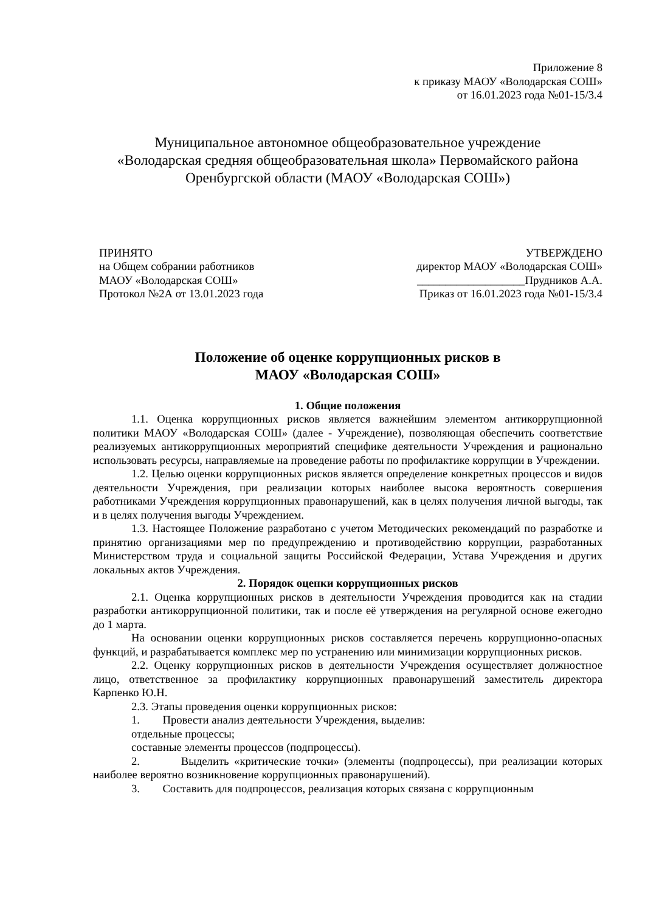Приложение 8
к приказу МАОУ «Володарская СОШ»
от 16.01.2023 года №01-15/3.4
Муниципальное автономное общеобразовательное учреждение
«Володарская средняя общеобразовательная школа» Первомайского района
Оренбургской области (МАОУ «Володарская СОШ»)
ПРИНЯТО
на Общем собрании работников
МАОУ «Володарская СОШ»
Протокол №2А от 13.01.2023 года
УТВЕРЖДЕНО
директор МАОУ «Володарская СОШ»
___________________Прудников А.А.
Приказ от 16.01.2023 года №01-15/3.4
Положение об оценке коррупционных рисков в
МАОУ «Володарская СОШ»
1. Общие положения
1.1. Оценка коррупционных рисков является важнейшим элементом антикоррупционной политики МАОУ «Володарская СОШ» (далее - Учреждение), позволяющая обеспечить соответствие реализуемых антикоррупционных мероприятий специфике деятельности Учреждения и рационально использовать ресурсы, направляемые на проведение работы по профилактике коррупции в Учреждении.
1.2. Целью оценки коррупционных рисков является определение конкретных процессов и видов деятельности Учреждения, при реализации которых наиболее высока вероятность совершения работниками Учреждения коррупционных правонарушений, как в целях получения личной выгоды, так и в целях получения выгоды Учреждением.
1.3. Настоящее Положение разработано с учетом Методических рекомендаций по разработке и принятию организациями мер по предупреждению и противодействию коррупции, разработанных Министерством труда и социальной защиты Российской Федерации, Устава Учреждения и других локальных актов Учреждения.
2. Порядок оценки коррупционных рисков
2.1. Оценка коррупционных рисков в деятельности Учреждения проводится как на стадии разработки антикоррупционной политики, так и после её утверждения на регулярной основе ежегодно до 1 марта.
На основании оценки коррупционных рисков составляется перечень коррупционно-опасных функций, и разрабатывается комплекс мер по устранению или минимизации коррупционных рисков.
2.2. Оценку коррупционных рисков в деятельности Учреждения осуществляет должностное лицо, ответственное за профилактику коррупционных правонарушений заместитель директора Карпенко Ю.Н.
2.3. Этапы проведения оценки коррупционных рисков:
1. Провести анализ деятельности Учреждения, выделив:
отдельные процессы;
составные элементы процессов (подпроцессы).
2. Выделить «критические точки» (элементы (подпроцессы), при реализации которых наиболее вероятно возникновение коррупционных правонарушений).
3. Составить для подпроцессов, реализация которых связана с коррупционным